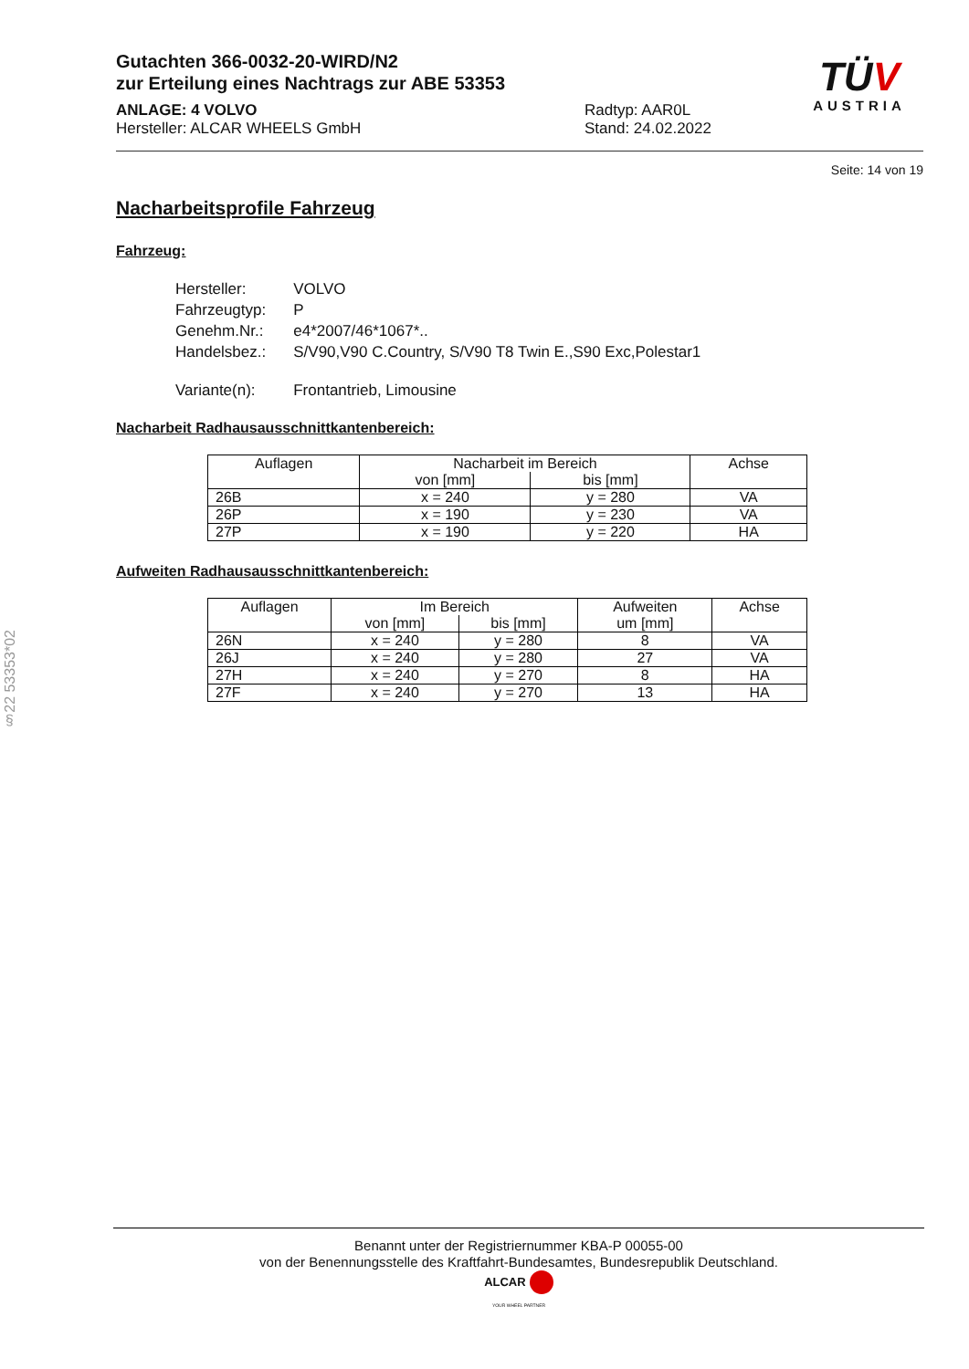Gutachten 366-0032-20-WIRD/N2
zur Erteilung eines Nachtrags zur ABE 53353
ANLAGE: 4 VOLVO
Hersteller: ALCAR WHEELS GmbH
Radtyp: AAR0L
Stand: 24.02.2022
TÜV
AUSTRIA
Seite: 14 von 19
Nacharbeitsprofile Fahrzeug
Fahrzeug:
| Hersteller: | VOLVO |
| Fahrzeugtyp: | P |
| Genehm.Nr.: | e4*2007/46*1067*.. |
| Handelsbez.: | S/V90,V90 C.Country, S/V90 T8 Twin E.,S90 Exc,Polestar1 |
| Variante(n): | Frontantrieb, Limousine |
Nacharbeit Radhausausschnittkantenbereich:
| Auflagen | Nacharbeit im Bereich | | Achse |
| --- | --- | --- | --- |
| | von [mm] | bis [mm] | |
| 26B | x = 240 | y = 280 | VA |
| 26P | x = 190 | y = 230 | VA |
| 27P | x = 190 | y = 220 | HA |
Aufweiten Radhausausschnittkantenbereich:
| Auflagen | Im Bereich | | Aufweiten um [mm] | Achse |
| --- | --- | --- | --- | --- |
| | von [mm] | bis [mm] | | |
| 26N | x = 240 | y = 280 | 8 | VA |
| 26J | x = 240 | y = 280 | 27 | VA |
| 27H | x = 240 | y = 270 | 8 | HA |
| 27F | x = 240 | y = 270 | 13 | HA |
§22 53353*02
Benannt unter der Registriernummer KBA-P 00055-00
von der Benennungsstelle des Kraftfahrt-Bundesamtes, Bundesrepublik Deutschland.
ALCAR
YOUR WHEEL PARTNER